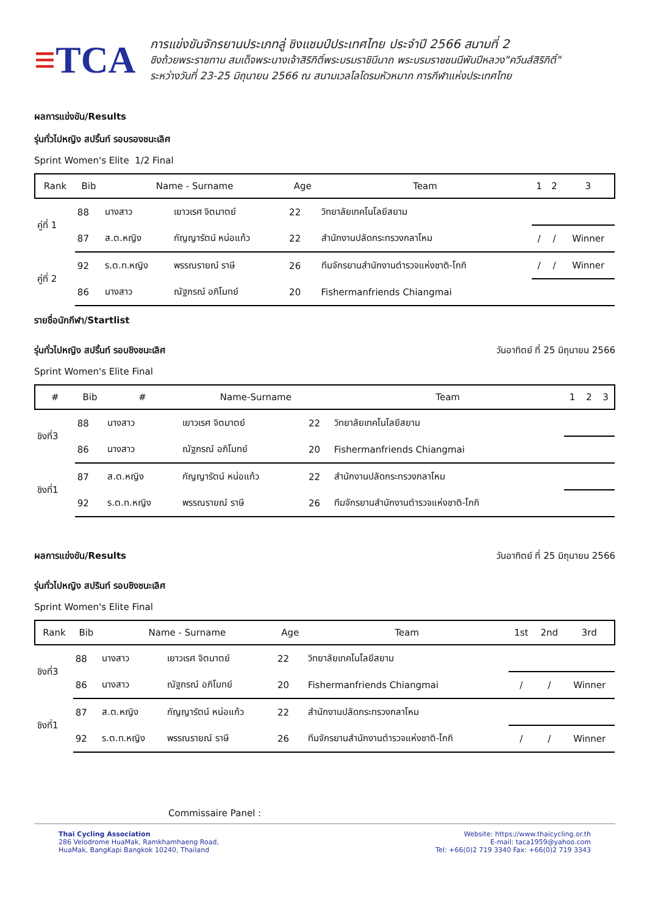≡TCA
การแข่งขันจักรยานประเภทลู่ ชิงแชมป์ประเทศไทย ประจำปี 2566 สนามที่ 2
ชิงถ้วยพระราชทาน สมเด็จพระนางเจ้าสิริกิติ์พระบรมราชินีนาถ พระบรมราชชนนีพันปีหลวง"ควีนส์สิริกิติ์"
ระหว่างวันที่ 23-25 มิถุนายน 2566 ณ สนามเวลโลโดรมหัวหมาก การกีฬาแห่งประเทศไทย
ผลการแข่งขัน/Results
รุ่นทั่วไปหญิง สปริ้นท์ รอบรองชนะเลิศ
Sprint Women's Elite 1/2 Final
| Rank | Bib | Name - Surname | | Age | Team | 1 | 2 | 3 |
| --- | --- | --- | --- | --- | --- | --- | --- | --- |
| คู่ที่ 1 | 88 | นางสาว | เยาวเรศ จิตมาตย์ | 22 | วิทยาลัยเทคโนโลยีสยาม | | | |
| | 87 | ส.ต.หญิง | กัญญารัตน์ หน่อแก้ว | 22 | สำนักงานปลัดกระทรวงกลาโหม | / | / | Winner |
| คู่ที่ 2 | 92 | ร.ต.ท.หญิง | พรรณรายณ์ ราษี | 26 | ทีมจักรยานสำนักงานตำรวจแห่งชาติ-โกกิ | / | / | Winner |
| | 86 | นางสาว | ณัฐภรณ์ อภิโมทย์ | 20 | Fishermanfriends Chiangmai | | | |
รายชื่อนักกีฬา/Startlist
รุ่นทั่วไปหญิง สปริ้นท์ รอบชิงชนะเลิศ
วันอาทิตย์ ที่ 25 มิถุนายน 2566
Sprint Women's Elite Final
| # | Bib | # | Name-Surname | | Team | 1 | 2 | 3 |
| --- | --- | --- | --- | --- | --- | --- | --- | --- |
| ชิงที่3 | 88 | นางสาว | เยาวเรศ จิตมาตย์ | 22 | วิทยาลัยเทคโนโลยีสยาม | | | |
| | 86 | นางสาว | ณัฐภรณ์ อภิโมทย์ | 20 | Fishermanfriends Chiangmai | | | |
| ชิงที่1 | 87 | ส.ต.หญิง | กัญญารัตน์ หน่อแก้ว | 22 | สำนักงานปลัดกระทรวงกลาโหม | | | |
| | 92 | ร.ต.ท.หญิง | พรรณรายณ์ ราษี | 26 | ทีมจักรยานสำนักงานตำรวจแห่งชาติ-โกกิ | | | |
ผลการแข่งขัน/Results
วันอาทิตย์ ที่ 25 มิถุนายน 2566
รุ่นทั่วไปหญิง สปรินท์ รอบชิงชนะเลิศ
Sprint Women's Elite Final
| Rank | Bib | Name - Surname | | Age | Team | 1st | 2nd | 3rd |
| --- | --- | --- | --- | --- | --- | --- | --- | --- |
| ชิงที่3 | 88 | นางสาว | เยาวเรศ จิตมาตย์ | 22 | วิทยาลัยเทคโนโลยีสยาม | | | |
| | 86 | นางสาว | ณัฐภรณ์ อภิโมทย์ | 20 | Fishermanfriends Chiangmai | / | / | Winner |
| ชิงที่1 | 87 | ส.ต.หญิง | กัญญารัตน์ หน่อแก้ว | 22 | สำนักงานปลัดกระทรวงกลาโหม | | | |
| | 92 | ร.ต.ท.หญิง | พรรณรายณ์ ราษี | 26 | ทีมจักรยานสำนักงานตำรวจแห่งชาติ-โกกิ | / | / | Winner |
Commissaire Panel :
Thai Cycling Association
286 Velodrome HuaMak, Ramkhamhaeng Road,
HuaMak, BangKapi Bangkok 10240, Thailand
Website: https://www.thaicycling.or.th
E-mail: taca1959@yahoo.com
Tel: +66(0)2 719 3340 Fax: +66(0)2 719 3343